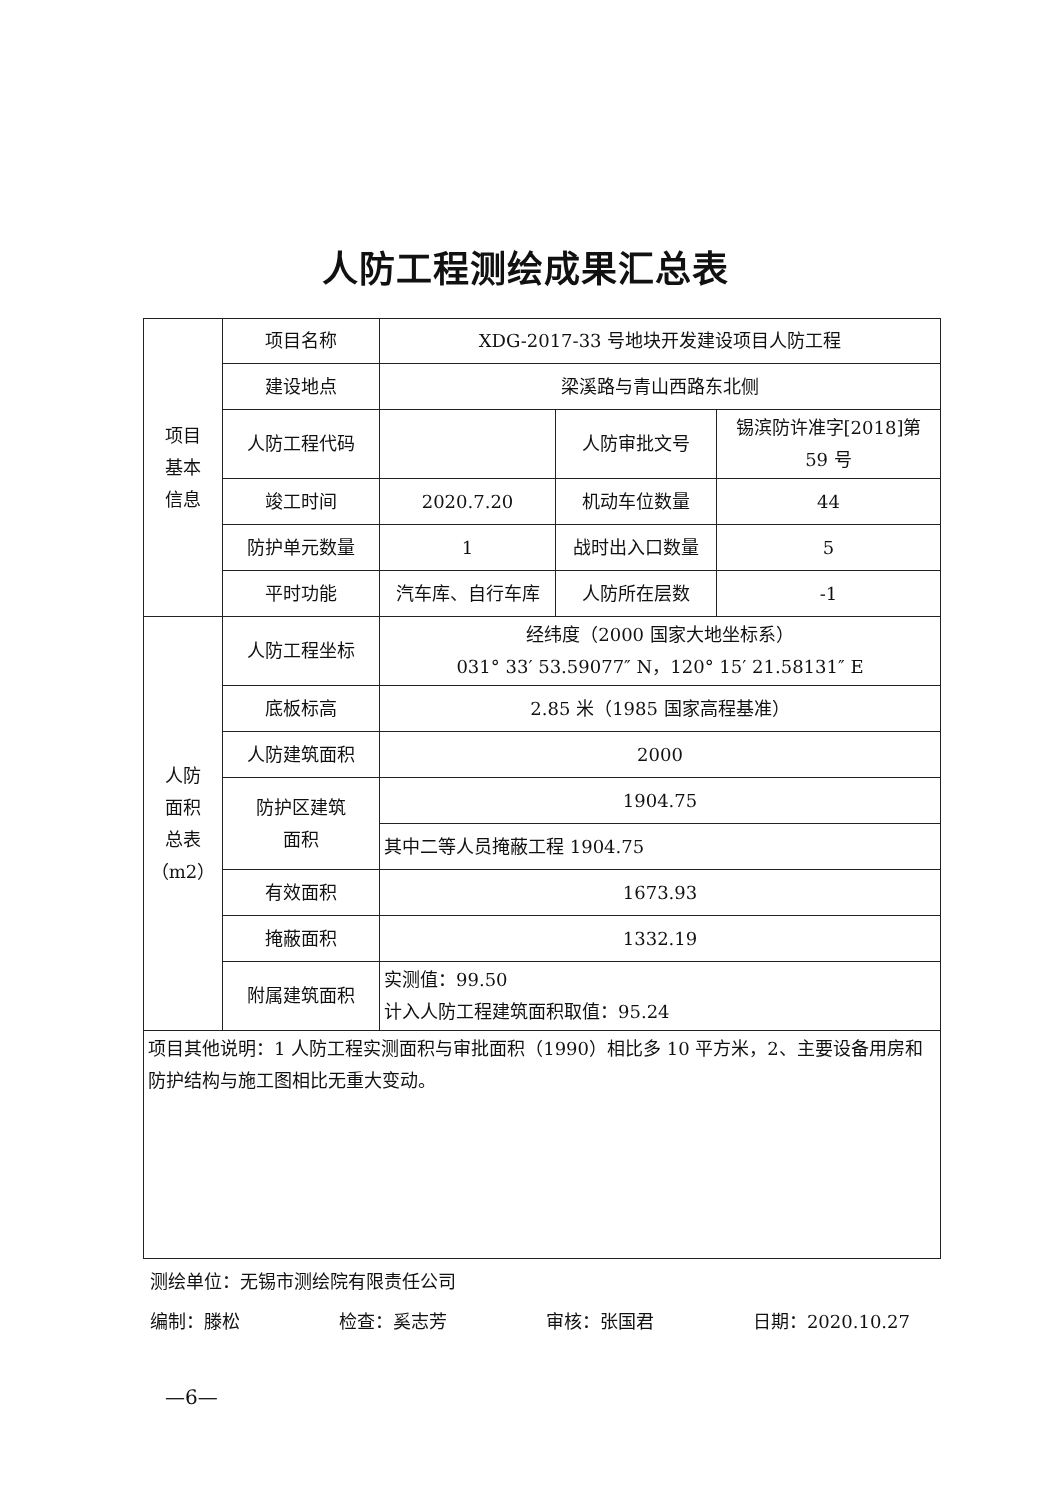人防工程测绘成果汇总表
| 项目 基本 信息 | 项目名称 | XDG-2017-33 号地块开发建设项目人防工程 | | |
| | 建设地点 | 梁溪路与青山西路东北侧 | | |
| | 人防工程代码 | | 人防审批文号 | 锡滨防许准字[2018]第 59 号 |
| | 竣工时间 | 2020.7.20 | 机动车位数量 | 44 |
| | 防护单元数量 | 1 | 战时出入口数量 | 5 |
| | 平时功能 | 汽车库、自行车库 | 人防所在层数 | -1 |
| 人防 面积 总表 （m2） | 人防工程坐标 | 经纬度（2000 国家大地坐标系） 031° 33′ 53.59077″ N，120° 15′ 21.58131″ E | | |
| | 底板标高 | 2.85 米（1985 国家高程基准） | | |
| | 人防建筑面积 | 2000 | | |
| | 防护区建筑 面积 | 1904.75 | | |
| | | 其中二等人员掩蔽工程 1904.75 | | |
| | 有效面积 | 1673.93 | | |
| | 掩蔽面积 | 1332.19 | | |
| | 附属建筑面积 | 实测值：99.50 计入人防工程建筑面积取值：95.24 | | |
| 项目其他说明：1 人防工程实测面积与审批面积（1990）相比多 10 平方米，2、主要设备用房和防护结构与施工图相比无重大变动。 | | | | |
测绘单位：无锡市测绘院有限责任公司
编制：滕松 检查：奚志芳 审核：张国君 日期：2020.10.27
—6—